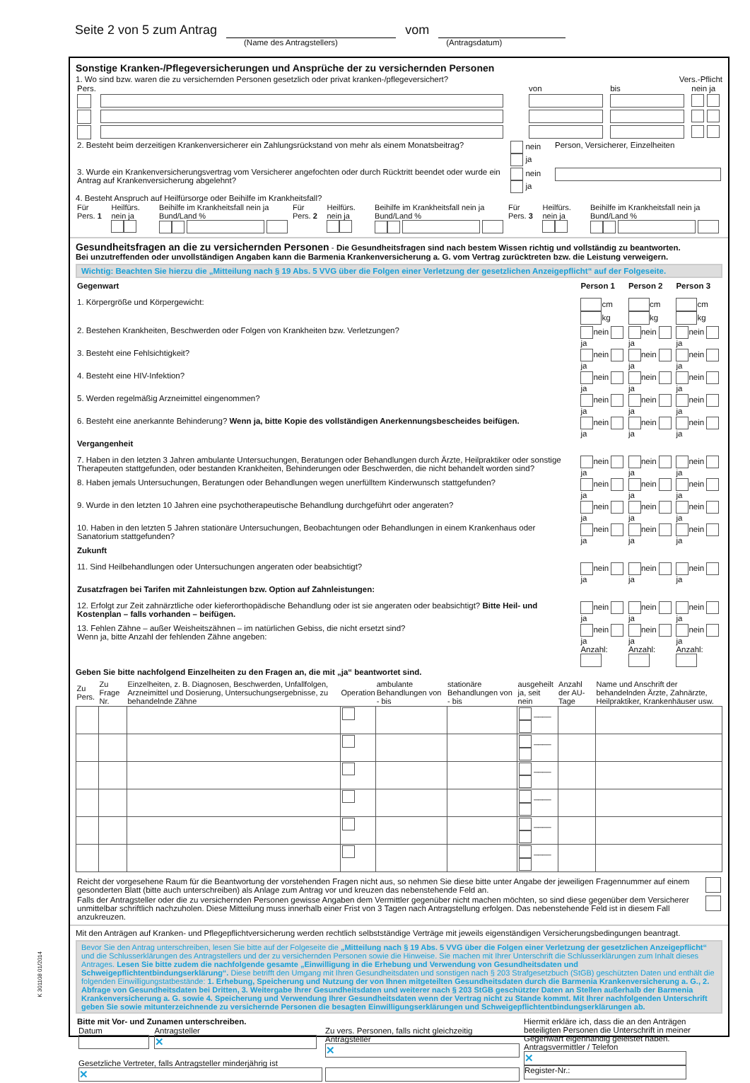K 301108 01/2014
Seite 2 von 5 zum Antrag vom
(Name des Antragstellers) (Antragsdatum)
Sonstige Kranken-/Pflegeversicherungen und Ansprüche der zu versichernden Personen
1. Wo sind bzw. waren die zu versichernden Personen gesetzlich oder privat kranken-/pflegeversichert? Vers.-Pflicht
| Pers. | | von | bis | nein ja |
| 2. Besteht beim derzeitigen Krankenversicherer ein Zahlungsrückstand von mehr als einem Monatsbeitrag? | nein ja | Person, Versicherer, Einzelheiten |
| 3. Wurde ein Krankenversicherungsvertrag vom Versicherer angefochten oder durch Rücktritt beendet oder wurde ein Antrag auf Krankenversicherung abgelehnt? | nein ja | |
4. Besteht Anspruch auf Heilfürsorge oder Beihilfe im Krankheitsfall?
| Für Pers. 1 | Heilfürs. nein ja | Beihilfe im Krankheitsfall nein ja Bund/Land % | Für Pers. 2 | Heilfürs. nein ja | Beihilfe im Krankheitsfall nein ja Bund/Land % | Für Pers. 3 | Heilfürs. nein ja | Beihilfe im Krankheitsfall nein ja Bund/Land % |
Gesundheitsfragen an die zu versichernden Personen - Die Gesundheitsfragen sind nach bestem Wissen richtig und vollständig zu beantworten.
Bei unzutreffenden oder unvollständigen Angaben kann die Barmenia Krankenversicherung a. G. vom Vertrag zurücktreten bzw. die Leistung verweigern.
Wichtig: Beachten Sie hierzu die „Mitteilung nach § 19 Abs. 5 VVG über die Folgen einer Verletzung der gesetzlichen Anzeigepflicht“ auf der Folgeseite.
| Gegenwart | Person 1 | Person 2 | Person 3 |
| 1. Körpergröße und Körpergewicht: | cm kg | cm kg | cm kg |
| 2. Bestehen Krankheiten, Beschwerden oder Folgen von Krankheiten bzw. Verletzungen? | nein ja | nein ja | nein ja |
| 3. Besteht eine Fehlsichtigkeit? | nein ja | nein ja | nein ja |
| 4. Besteht eine HIV-Infektion? | nein ja | nein ja | nein ja |
| 5. Werden regelmäßig Arzneimittel eingenommen? | nein ja | nein ja | nein ja |
| 6. Besteht eine anerkannte Behinderung? Wenn ja, bitte Kopie des vollständigen Anerkennungsbescheides beifügen. | nein ja | nein ja | nein ja |
| Vergangenheit | | | |
| 7. Haben in den letzten 3 Jahren ambulante Untersuchungen, Beratungen oder Behandlungen durch Ärzte, Heilpraktiker oder sonstige Therapeuten stattgefunden, oder bestanden Krankheiten, Behinderungen oder Beschwerden, die nicht behandelt worden sind? | nein ja | nein ja | nein ja |
| 8. Haben jemals Untersuchungen, Beratungen oder Behandlungen wegen unerfülltem Kinderwunsch stattgefunden? | nein ja | nein ja | nein ja |
| 9. Wurde in den letzten 10 Jahren eine psychotherapeutische Behandlung durchgeführt oder angeraten? | nein ja | nein ja | nein ja |
| 10. Haben in den letzten 5 Jahren stationäre Untersuchungen, Beobachtungen oder Behandlungen in einem Krankenhaus oder Sanatorium stattgefunden? | nein ja | nein ja | nein ja |
| Zukunft | | | |
| 11. Sind Heilbehandlungen oder Untersuchungen angeraten oder beabsichtigt? | nein ja | nein ja | nein ja |
| Zusatzfragen bei Tarifen mit Zahnleistungen bzw. Option auf Zahnleistungen: | | | |
| 12. Erfolgt zur Zeit zahnärztliche oder kieferorthopädische Behandlung oder ist sie angeraten oder beabsichtigt? Bitte Heil- und Kostenplan – falls vorhanden – beifügen. | nein ja | nein ja | nein ja |
| 13. Fehlen Zähne – außer Weisheitszähnen – im natürlichen Gebiss, die nicht ersetzt sind? Wenn ja, bitte Anzahl der fehlenden Zähne angeben: | nein ja Anzahl: | nein ja Anzahl: | nein ja Anzahl: |
Geben Sie bitte nachfolgend Einzelheiten zu den Fragen an, die mit „ja“ beantwortet sind.
| Zu Pers. | Zu Frage Nr. | Einzelheiten, z. B. Diagnosen, Beschwerden, Unfallfolgen, Arzneimittel und Dosierung, Untersuchungsergebnisse, zu behandelnde Zähne | Operation | ambulante Behandlungen von - bis | stationäre Behandlungen von - bis | ausgeheilt ja, seit nein | Anzahl der AU-Tage | Name und Anschrift der behandelnden Ärzte, Zahnärzte, Heilpraktiker, Krankenhäuser usw. |
| --- | --- | --- | --- | --- | --- | --- | --- | --- |
| | | | | | | ____ | | |
| | | | | | | ____ | | |
| | | | | | | ____ | | |
| | | | | | | ____ | | |
| | | | | | | ____ | | |
| | | | | | | ____ | | |
| Reicht der vorgesehene Raum für die Beantwortung der vorstehenden Fragen nicht aus, so nehmen Sie diese bitte unter Angabe der jeweiligen Fragennummer auf einem gesonderten Blatt (bitte auch unterschreiben) als Anlage zum Antrag vor und kreuzen das nebenstehende Feld an. | |
| Falls der Antragsteller oder die zu versichernden Personen gewisse Angaben dem Vermittler gegenüber nicht machen möchten, so sind diese gegenüber dem Versicherer unmittelbar schriftlich nachzuholen. Diese Mitteilung muss innerhalb einer Frist von 3 Tagen nach Antragstellung erfolgen. Das nebenstehende Feld ist in diesem Fall anzukreuzen. | |
Mit den Anträgen auf Kranken- und Pflegepflichtversicherung werden rechtlich selbstständige Verträge mit jeweils eigenständigen Versicherungsbedingungen beantragt.
Bevor Sie den Antrag unterschreiben, lesen Sie bitte auf der Folgeseite die „Mitteilung nach § 19 Abs. 5 VVG über die Folgen einer Verletzung der gesetzlichen Anzeigepflicht“ und die Schlusserklärungen des Antragstellers und der zu versichernden Personen sowie die Hinweise. Sie machen mit Ihrer Unterschrift die Schlusserklärungen zum Inhalt dieses Antrages. Lesen Sie bitte zudem die nachfolgende gesamte „Einwilligung in die Erhebung und Verwendung von Gesundheitsdaten und Schweigepflichtentbindungserklärung“. Diese betrifft den Umgang mit Ihren Gesundheitsdaten und sonstigen nach § 203 Strafgesetzbuch (StGB) geschützten Daten und enthält die folgenden Einwilligungstatbestände: 1. Erhebung, Speicherung und Nutzung der von Ihnen mitgeteilten Gesundheitsdaten durch die Barmenia Krankenversicherung a. G., 2. Abfrage von Gesundheitsdaten bei Dritten, 3. Weitergabe Ihrer Gesundheitsdaten und weiterer nach § 203 StGB geschützter Daten an Stellen außerhalb der Barmenia Krankenversicherung a. G. sowie 4. Speicherung und Verwendung Ihrer Gesundheitsdaten wenn der Vertrag nicht zu Stande kommt. Mit Ihrer nachfolgenden Unterschrift geben Sie sowie mitunterzeichnende zu versichernde Personen die besagten Einwilligungserklärungen und Schweigepflichtentbindungserklärungen ab.
| Bitte mit Vor- und Zunamen unterschreiben. / Datum / Antragsteller ✕ / Zu vers. Personen, falls nicht gleichzeitig Antragsteller ✕ / / Gesetzliche Vertreter, falls Antragsteller minderjährig ist ✕ / / / | Hiermit erkläre ich, dass die an den Anträgen beteiligten Personen die Unterschrift in meiner Gegenwart eigenhändig geleistet haben. Antragsvermittler / Telefon ✕ Register-Nr.: |